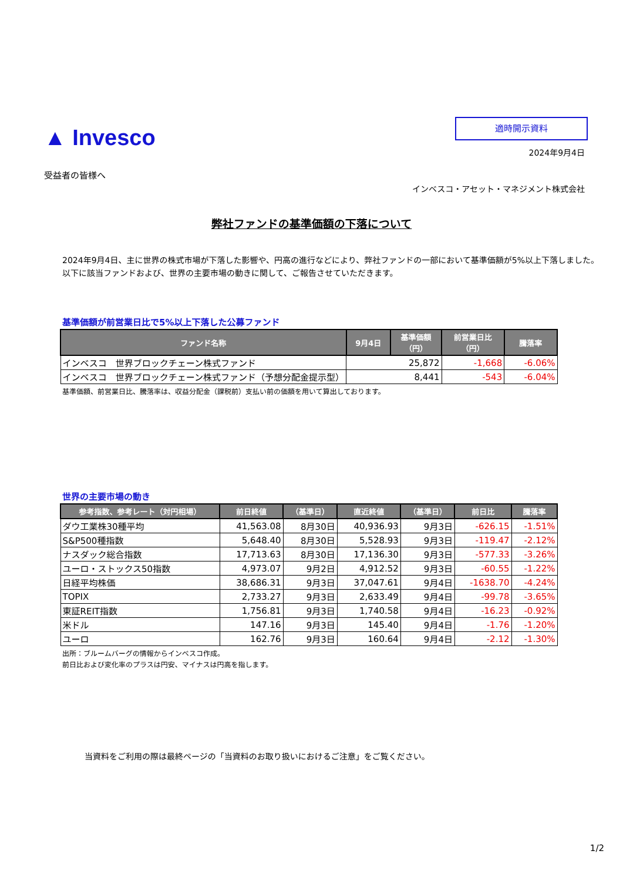▲ Invesco
適時開示資料
2024年9月4日
受益者の皆様へ
インベスコ・アセット・マネジメント株式会社
弊社ファンドの基準価額の下落について
2024年9月4日、主に世界の株式市場が下落した影響や、円高の進行などにより、弊社ファンドの一部において基準価額が5%以上下落しました。
以下に該当ファンドおよび、世界の主要市場の動きに関して、ご報告させていただきます。
基準価額が前営業日比で5%以上下落した公募ファンド
| ファンド名称 | 9月4日 | 基準価額 （円） | 前営業日比 （円） | 騰落率 |
| --- | --- | --- | --- | --- |
| インベスコ 世界ブロックチェーン株式ファンド | 25,872 | | -1,668 | -6.06% |
| インベスコ 世界ブロックチェーン株式ファンド（予想分配金提示型） | 8,441 | | -543 | -6.04% |
基準価額、前営業日比、騰落率は、収益分配金（課税前）支払い前の価額を用いて算出しております。
世界の主要市場の動き
| 参考指数、参考レート（対円相場） | 前日終値 | （基準日） | 直近終値 | （基準日） | 前日比 | 騰落率 |
| --- | --- | --- | --- | --- | --- | --- |
| ダウ工業株30種平均 | 41,563.08 | 8月30日 | 40,936.93 | 9月3日 | -626.15 | -1.51% |
| S&P500種指数 | 5,648.40 | 8月30日 | 5,528.93 | 9月3日 | -119.47 | -2.12% |
| ナスダック総合指数 | 17,713.63 | 8月30日 | 17,136.30 | 9月3日 | -577.33 | -3.26% |
| ユーロ・ストックス50指数 | 4,973.07 | 9月2日 | 4,912.52 | 9月3日 | -60.55 | -1.22% |
| 日経平均株価 | 38,686.31 | 9月3日 | 37,047.61 | 9月4日 | -1638.70 | -4.24% |
| TOPIX | 2,733.27 | 9月3日 | 2,633.49 | 9月4日 | -99.78 | -3.65% |
| 東証REIT指数 | 1,756.81 | 9月3日 | 1,740.58 | 9月4日 | -16.23 | -0.92% |
| 米ドル | 147.16 | 9月3日 | 145.40 | 9月4日 | -1.76 | -1.20% |
| ユーロ | 162.76 | 9月3日 | 160.64 | 9月4日 | -2.12 | -1.30% |
出所：ブルームバーグの情報からインベスコ作成。
前日比および変化率のプラスは円安、マイナスは円高を指します。
当資料をご利用の際は最終ページの「当資料のお取り扱いにおけるご注意」をご覧ください。
1/2